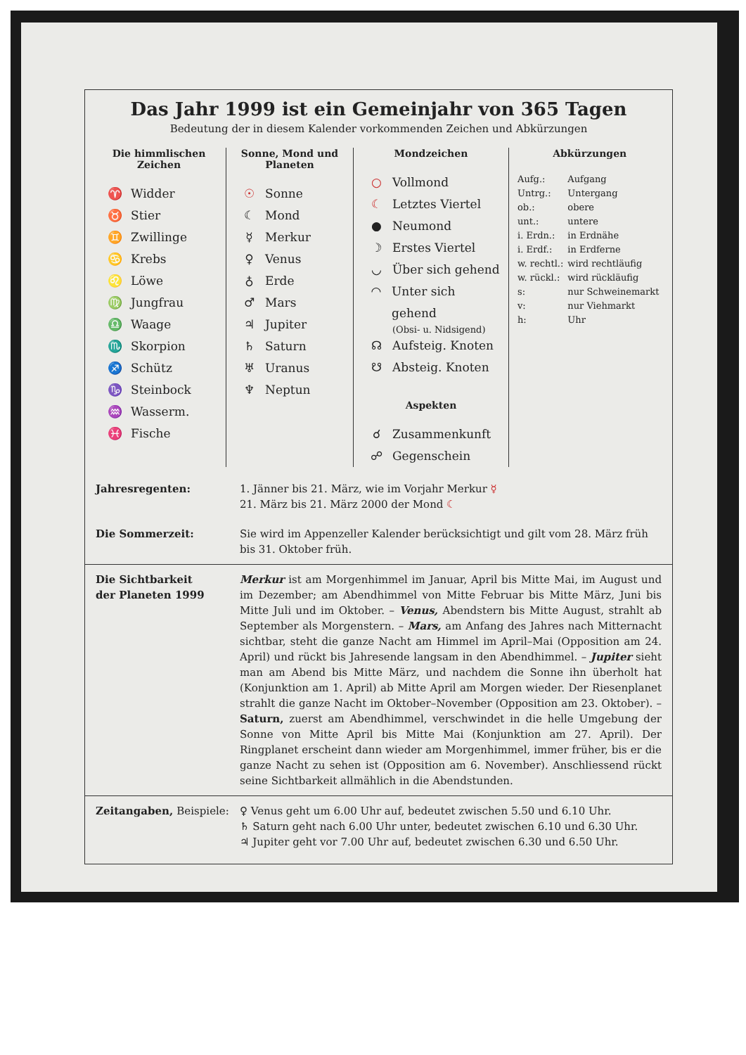Das Jahr 1999 ist ein Gemeinjahr von 365 Tagen
Bedeutung der in diesem Kalender vorkommenden Zeichen und Abkürzungen
Die himmlischen Zeichen
♈ Widder
♉ Stier
♊ Zwillinge
♋ Krebs
♌ Löwe
♍ Jungfrau
♎ Waage
♏ Skorpion
♐ Schütz
♑ Steinbock
♒ Wasserm.
♓ Fische
Sonne, Mond und Planeten
☉ Sonne
☾ Mond
☿ Merkur
♀ Venus
♁ Erde
♂ Mars
♃ Jupiter
♄ Saturn
♅ Uranus
♆ Neptun
Mondzeichen
○ Vollmond
☾ Letztes Viertel
● Neumond
☽ Erstes Viertel
◡ Über sich gehend
◠ Unter sich gehend
(Obsi- u. Nidsigend)
☊ Aufsteig. Knoten
☋ Absteig. Knoten
Aspekten
☌ Zusammenkunft
☍ Gegenschein
Abkürzungen
| Aufg.: | Aufgang |
| Untrg.: | Untergang |
| ob.: | obere |
| unt.: | untere |
| i. Erdn.: | in Erdnähe |
| i. Erdf.: | in Erdferne |
| w. rechtl.: | wird rechtläufig |
| w. rückl.: | wird rückläufig |
| s: | nur Schweinemarkt |
| v: | nur Viehmarkt |
| h: | Uhr |
Jahresregenten: 1. Jänner bis 21. März, wie im Vorjahr Merkur ☿
21. März bis 21. März 2000 der Mond ☾
Die Sommerzeit: Sie wird im Appenzeller Kalender berücksichtigt und gilt vom 28. März früh bis 31. Oktober früh.
Die Sichtbarkeit
der Planeten 1999
Merkur ist am Morgenhimmel im Januar, April bis Mitte Mai, im August und im Dezember; am Abendhimmel von Mitte Februar bis Mitte März, Juni bis Mitte Juli und im Oktober. – Venus, Abendstern bis Mitte August, strahlt ab September als Morgenstern. – Mars, am Anfang des Jahres nach Mitternacht sichtbar, steht die ganze Nacht am Himmel im April–Mai (Opposition am 24. April) und rückt bis Jahresende langsam in den Abendhimmel. – Jupiter sieht man am Abend bis Mitte März, und nachdem die Sonne ihn überholt hat (Konjunktion am 1. April) ab Mitte April am Morgen wieder. Der Riesenplanet strahlt die ganze Nacht im Oktober–November (Opposition am 23. Oktober). – Saturn, zuerst am Abendhimmel, verschwindet in die helle Umgebung der Sonne von Mitte April bis Mitte Mai (Konjunktion am 27. April). Der Ringplanet erscheint dann wieder am Morgenhimmel, immer früher, bis er die ganze Nacht zu sehen ist (Opposition am 6. November). Anschliessend rückt seine Sichtbarkeit allmählich in die Abendstunden.
Zeitangaben, Beispiele:
♀ Venus geht um 6.00 Uhr auf, bedeutet zwischen 5.50 und 6.10 Uhr.
♄ Saturn geht nach 6.00 Uhr unter, bedeutet zwischen 6.10 und 6.30 Uhr.
♃ Jupiter geht vor 7.00 Uhr auf, bedeutet zwischen 6.30 und 6.50 Uhr.